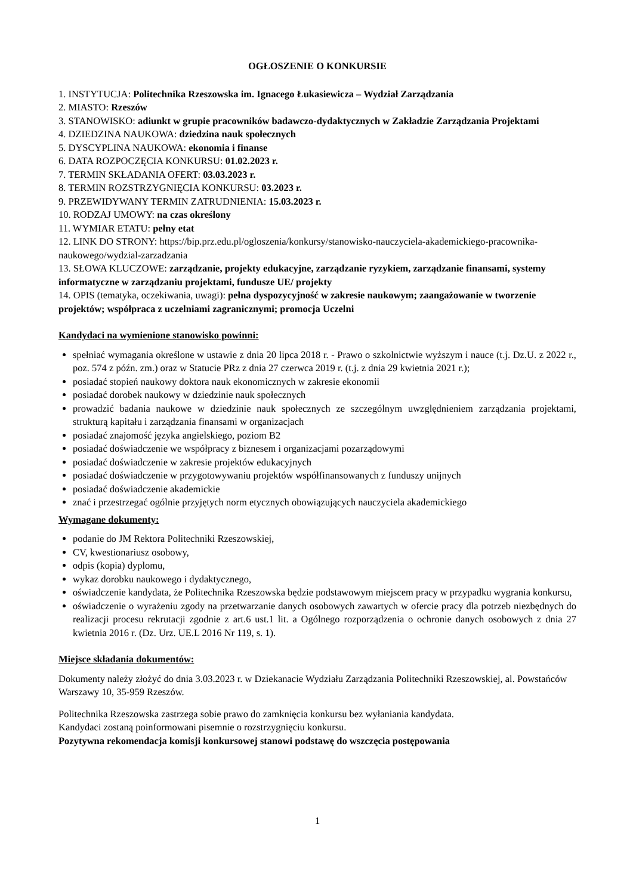OGŁOSZENIE O KONKURSIE
1. INSTYTUCJA: Politechnika Rzeszowska im. Ignacego Łukasiewicza – Wydział Zarządzania
2. MIASTO: Rzeszów
3. STANOWISKO: adiunkt w grupie pracowników badawczo-dydaktycznych w Zakładzie Zarządzania Projektami
4. DZIEDZINA NAUKOWA: dziedzina nauk społecznych
5. DYSCYPLINA NAUKOWA: ekonomia i finanse
6. DATA ROZPOCZĘCIA KONKURSU: 01.02.2023 r.
7. TERMIN SKŁADANIA OFERT: 03.03.2023 r.
8. TERMIN ROZSTRZYGNIĘCIA KONKURSU: 03.2023 r.
9. PRZEWIDYWANY TERMIN ZATRUDNIENIA: 15.03.2023 r.
10. RODZAJ UMOWY: na czas określony
11. WYMIAR ETATU: pełny etat
12. LINK DO STRONY: https://bip.prz.edu.pl/ogloszenia/konkursy/stanowisko-nauczyciela-akademickiego-pracownika-naukowego/wydzial-zarzadzania
13. SŁOWA KLUCZOWE: zarządzanie, projekty edukacyjne, zarządzanie ryzykiem, zarządzanie finansami, systemy informatyczne w zarządzaniu projektami, fundusze UE/ projekty
14. OPIS (tematyka, oczekiwania, uwagi): pełna dyspozycyjność w zakresie naukowym; zaangażowanie w tworzenie projektów; współpraca z uczelniami zagranicznymi; promocja Uczelni
Kandydaci na wymienione stanowisko powinni:
spełniać wymagania określone w ustawie z dnia 20 lipca 2018 r. - Prawo o szkolnictwie wyższym i nauce (t.j. Dz.U. z 2022 r., poz. 574 z późn. zm.) oraz w Statucie PRz z dnia 27 czerwca 2019 r. (t.j. z dnia 29 kwietnia 2021 r.);
posiadać stopień naukowy doktora nauk ekonomicznych w zakresie ekonomii
posiadać dorobek naukowy w dziedzinie nauk społecznych
prowadzić badania naukowe w dziedzinie nauk społecznych ze szczególnym uwzględnieniem zarządzania projektami, strukturą kapitału i zarządzania finansami w organizacjach
posiadać znajomość języka angielskiego, poziom B2
posiadać doświadczenie we współpracy z biznesem i organizacjami pozarządowymi
posiadać doświadczenie w zakresie projektów edukacyjnych
posiadać doświadczenie w przygotowywaniu projektów współfinansowanych z funduszy unijnych
posiadać doświadczenie akademickie
znać i przestrzegać ogólnie przyjętych norm etycznych obowiązujących nauczyciela akademickiego
Wymagane dokumenty:
podanie do JM Rektora Politechniki Rzeszowskiej,
CV, kwestionariusz osobowy,
odpis (kopia) dyplomu,
wykaz dorobku naukowego i dydaktycznego,
oświadczenie kandydata, że Politechnika Rzeszowska będzie podstawowym miejscem pracy w przypadku wygrania konkursu,
oświadczenie o wyrażeniu zgody na przetwarzanie danych osobowych zawartych w ofercie pracy dla potrzeb niezbędnych do realizacji procesu rekrutacji zgodnie z art.6 ust.1 lit. a Ogólnego rozporządzenia o ochronie danych osobowych z dnia 27 kwietnia 2016 r. (Dz. Urz. UE.L 2016 Nr 119, s. 1).
Miejsce składania dokumentów:
Dokumenty należy złożyć do dnia 3.03.2023 r. w Dziekanacie Wydziału Zarządzania Politechniki Rzeszowskiej, al. Powstańców Warszawy 10, 35-959 Rzeszów.
Politechnika Rzeszowska zastrzega sobie prawo do zamknięcia konkursu bez wyłaniania kandydata.
Kandydaci zostaną poinformowani pisemnie o rozstrzygnięciu konkursu.
Pozytywna rekomendacja komisji konkursowej stanowi podstawę do wszczęcia postępowania
1